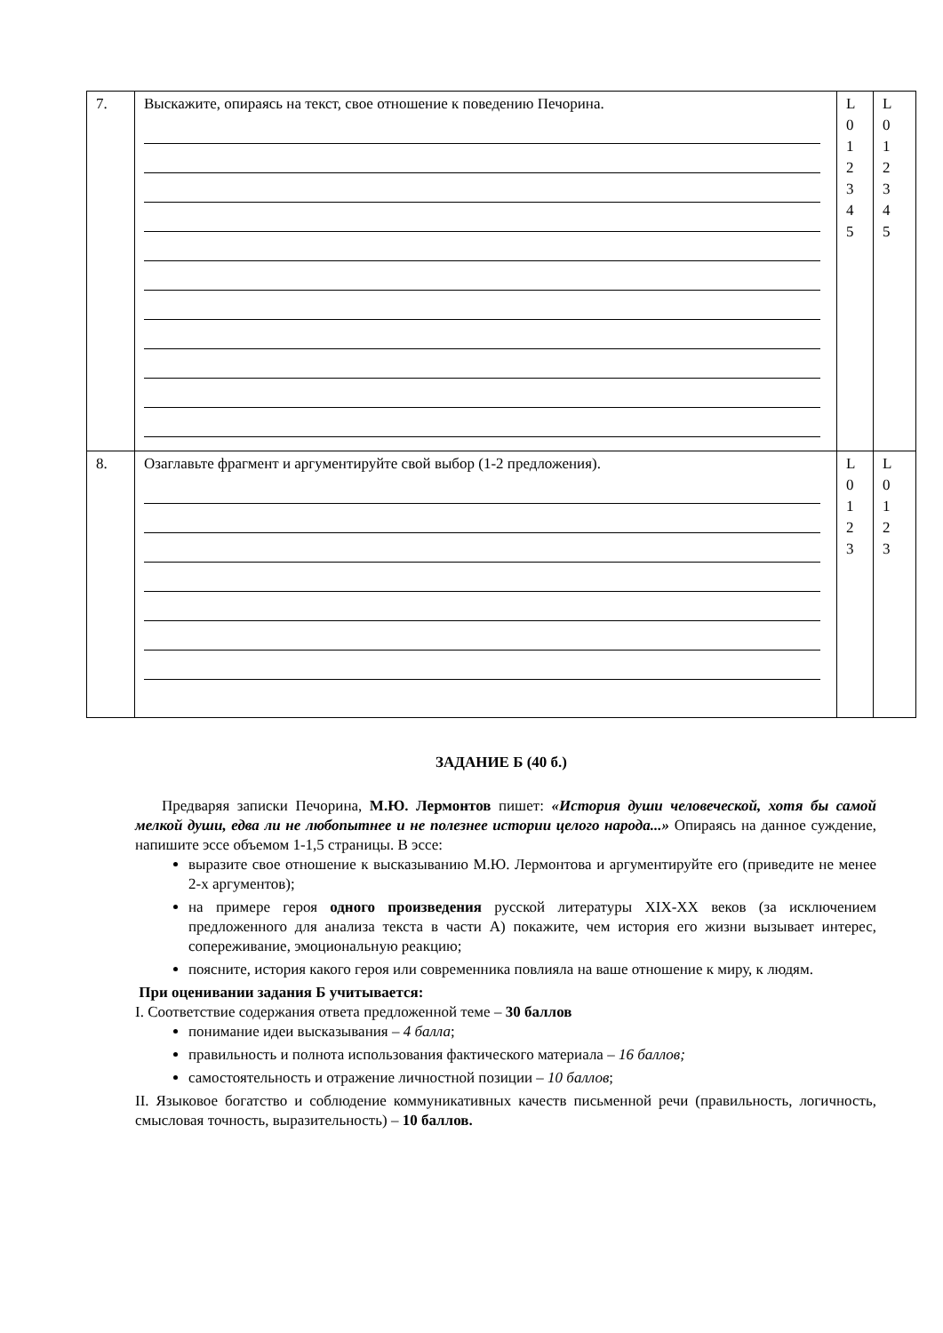| 7. | Выскажите, опираясь на текст, свое отношение к поведению Печорина. | L 0 1 2 3 4 5 | L 0 1 2 3 4 5 |
| 8. | Озаглавьте фрагмент и аргументируйте свой выбор (1-2 предложения). | L 0 1 2 3 | L 0 1 2 3 |
ЗАДАНИЕ Б (40 б.)
Предваряя записки Печорина, М.Ю. Лермонтов пишет: «История души человеческой, хотя бы самой мелкой души, едва ли не любопытнее и не полезнее истории целого народа...» Опираясь на данное суждение, напишите эссе объемом 1-1,5 страницы. В эссе:
выразите свое отношение к высказыванию М.Ю. Лермонтова и аргументируйте его (приведите не менее 2-х аргументов);
на примере героя одного произведения русской литературы XIX-XX веков (за исключением предложенного для анализа текста в части А) покажите, чем история его жизни вызывает интерес, сопереживание, эмоциональную реакцию;
поясните, история какого героя или современника повлияла на ваше отношение к миру, к людям.
При оценивании задания Б учитывается:
I. Соответствие содержания ответа предложенной теме – 30 баллов
понимание идеи высказывания – 4 балла;
правильность и полнота использования фактического материала – 16 баллов;
самостоятельность и отражение личностной позиции – 10 баллов;
II. Языковое богатство и соблюдение коммуникативных качеств письменной речи (правильность, логичность, смысловая точность, выразительность) – 10 баллов.